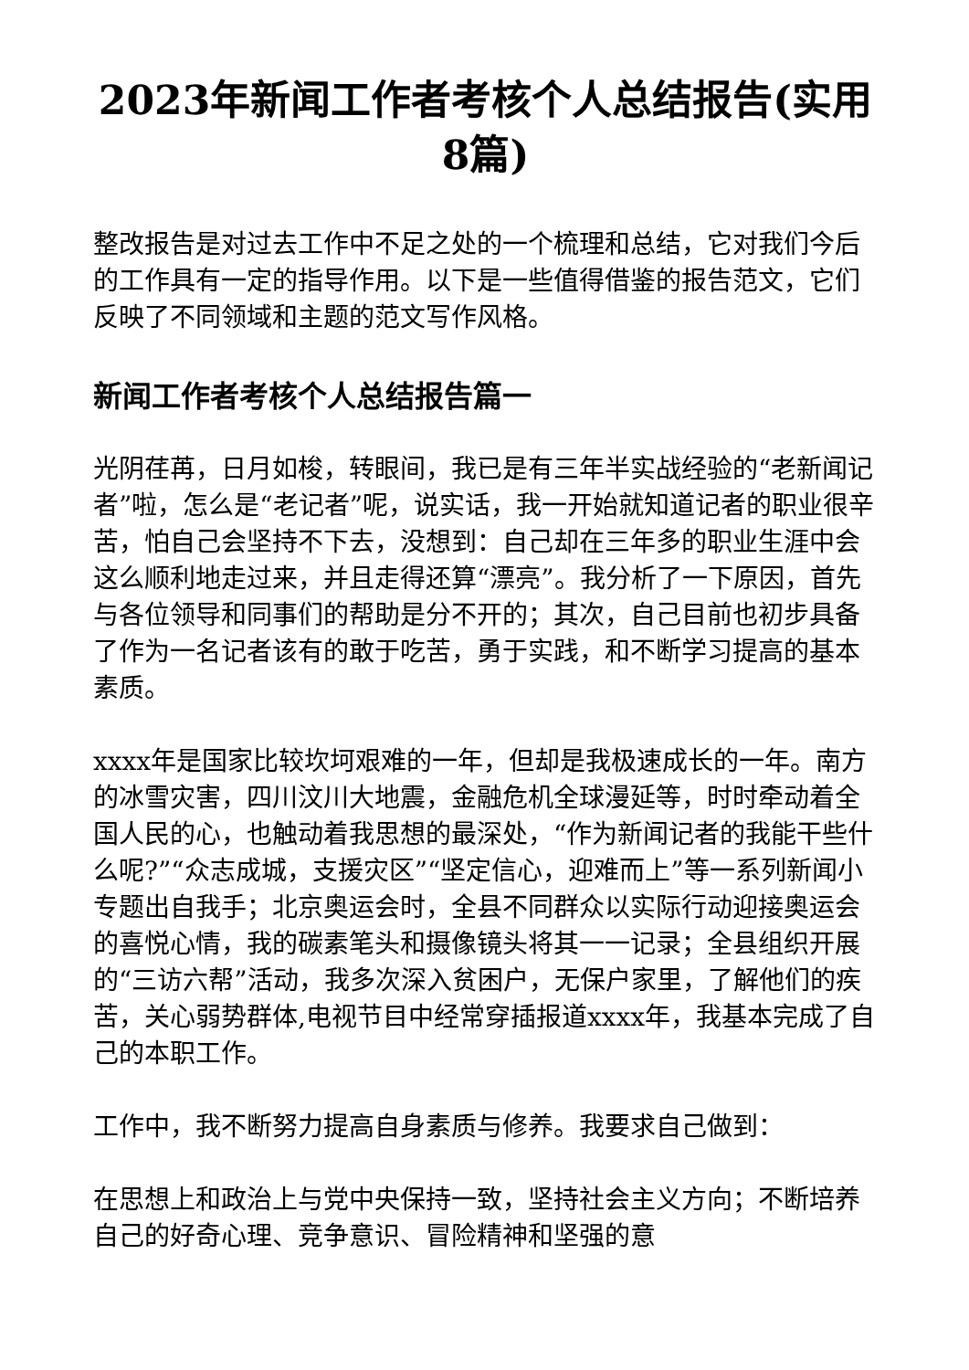2023年新闻工作者考核个人总结报告(实用8篇)
整改报告是对过去工作中不足之处的一个梳理和总结，它对我们今后的工作具有一定的指导作用。以下是一些值得借鉴的报告范文，它们反映了不同领域和主题的范文写作风格。
新闻工作者考核个人总结报告篇一
光阴荏苒，日月如梭，转眼间，我已是有三年半实战经验的“老新闻记者”啦，怎么是“老记者”呢，说实话，我一开始就知道记者的职业很辛苦，怕自己会坚持不下去，没想到：自己却在三年多的职业生涯中会这么顺利地走过来，并且走得还算“漂亮”。我分析了一下原因，首先与各位领导和同事们的帮助是分不开的；其次，自己目前也初步具备了作为一名记者该有的敢于吃苦，勇于实践，和不断学习提高的基本素质。
xxxx年是国家比较坎坷艰难的一年，但却是我极速成长的一年。南方的冰雪灾害，四川汶川大地震，金融危机全球漫延等，时时牵动着全国人民的心，也触动着我思想的最深处，“作为新闻记者的我能干些什么呢?”“众志成城，支援灾区”“坚定信心，迎难而上”等一系列新闻小专题出自我手；北京奥运会时，全县不同群众以实际行动迎接奥运会的喜悦心情，我的碳素笔头和摄像镜头将其一一记录；全县组织开展的“三访六帮”活动，我多次深入贫困户，无保户家里，了解他们的疾苦，关心弱势群体,电视节目中经常穿插报道xxxx年，我基本完成了自己的本职工作。
工作中，我不断努力提高自身素质与修养。我要求自己做到：
在思想上和政治上与党中央保持一致，坚持社会主义方向；不断培养自己的好奇心理、竞争意识、冒险精神和坚强的意